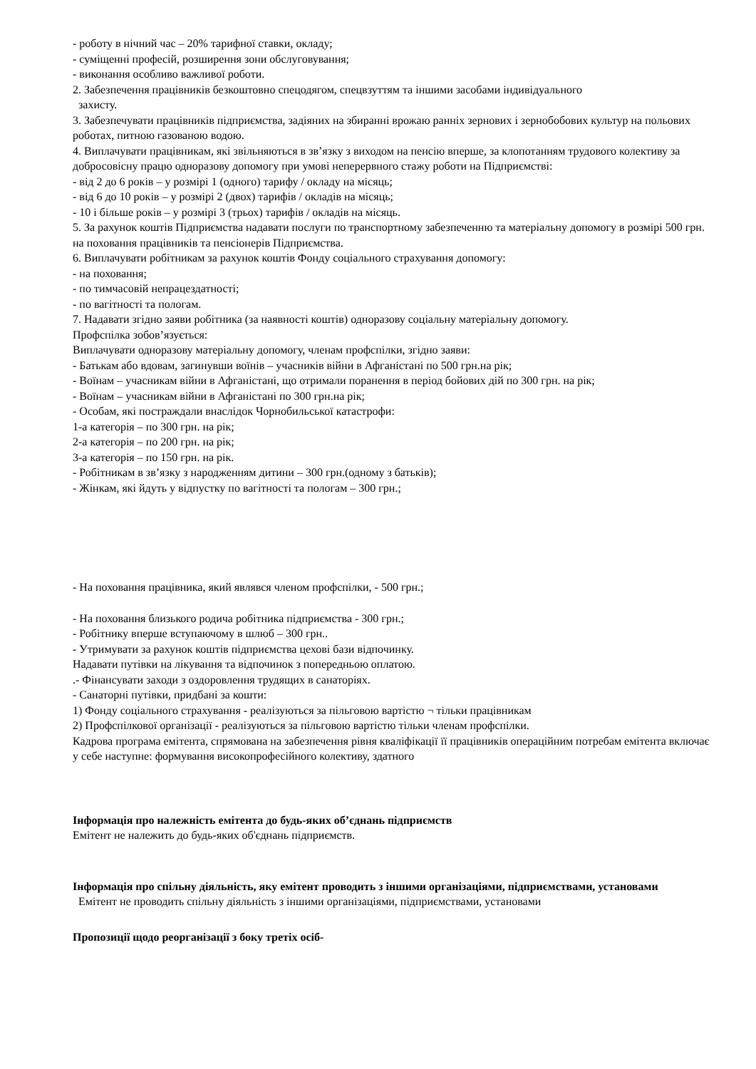- роботу в нічний час – 20% тарифної ставки, окладу;
- суміщенні професій, розширення зони обслуговування;
- виконання особливо важливої роботи.
2. Забезпечення працівників безкоштовно спецодягом, спецвзуттям та іншими засобами індивідуального
захисту.
3. Забезпечувати працівників підприємства, задіяних на збиранні врожаю ранніх зернових і зернобобових культур на польових роботах, питною газованою водою.
4. Виплачувати працівникам, які звільняються в зв’язку з виходом на пенсію вперше, за клопотанням трудового колективу за добросовісну працю одноразову допомогу при умові неперервного стажу роботи на Підприємстві:
- від 2 до 6 років – у розмірі 1 (одного) тарифу / окладу на місяць;
- від 6 до 10 років – у розмірі 2 (двох) тарифів / окладів на місяць;
- 10 і більше років – у розмірі 3 (трьох) тарифів / окладів на місяць.
5. За рахунок коштів Підприємства надавати послуги по транспортному забезпеченню та матеріальну допомогу в розмірі 500 грн. на поховання працівників та пенсіонерів Підприємства.
6. Виплачувати робітникам за рахунок коштів Фонду соціального страхування допомогу:
- на поховання;
- по тимчасовій непрацездатності;
- по вагітності та пологам.
7. Надавати згідно заяви робітника (за наявності коштів) одноразову соціальну матеріальну допомогу.
Профспілка зобов’язується:
Виплачувати одноразову матеріальну допомогу, членам профспілки, згідно заяви:
- Батькам або вдовам, загинувши воїнів – учасників війни в Афганістані по 500 грн.на рік;
- Воїнам – учасникам війни в Афганістані, що отримали поранення в період бойових дій по 300 грн. на рік;
- Воїнам – учасникам війни в Афганістані по 300 грн.на рік;
- Особам, які постраждали внаслідок Чорнобильської катастрофи:
1-а категорія – по 300 грн. на рік;
2-а категорія – по 200 грн. на рік;
3-а категорія – по 150 грн. на рік.
- Робітникам в зв’язку з народженням дитини – 300 грн.(одному з батьків);
- Жінкам, які йдуть у відпустку по вагітності та пологам – 300 грн.;
- На поховання працівника, який являвся членом профспілки, - 500 грн.;
- На поховання близького родича робітника підприємства - 300 грн.;
- Робітнику вперше вступаючому в шлюб – 300 грн..
- Утримувати за рахунок коштів підприємства цехові бази відпочинку.
Надавати путівки на лікування та відпочинок з попередньою оплатою.
.- Фінансувати заходи з оздоровлення трудящих в санаторіях.
- Санаторні путівки, придбані за кошти:
1) Фонду соціального страхування - реалізуються за пільговою вартістю ¬ тільки працівникам
2) Профспілкової організації - реалізуються за пільговою вартістю тільки членам профспілки.
Кадрова програма емітента, спрямована на забезпечення рівня кваліфікації її працівників операційним потребам емітента включає у себе наступне: формування високопрофесійного колективу, здатного
Інформація про належність емітента до будь-яких об’єднань підприємств
Емітент не належить до будь-яких об'єднань підприємств.
Інформація про спільну діяльність, яку емітент проводить з іншими організаціями, підприємствами, установами
Емітент не проводить спільну діяльність з іншими організаціями, підприємствами, установами
Пропозиції щодо реорганізації з боку третіх осіб-